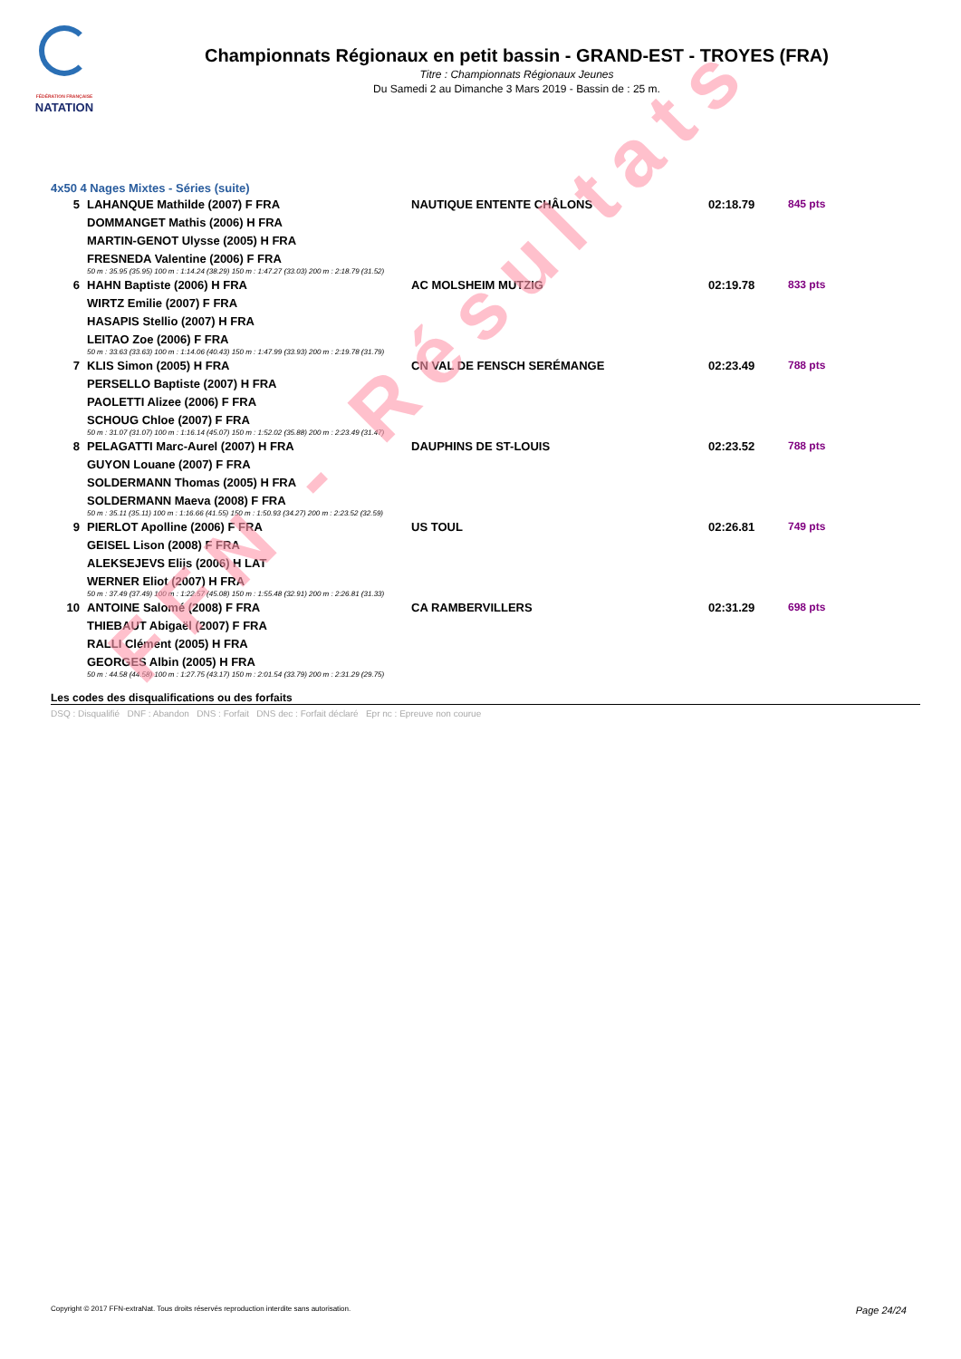FÉDÉRATION FRANÇAISE
NATATION
Championnats Régionaux en petit bassin - GRAND-EST - TROYES (FRA)
Titre : Championnats Régionaux Jeunes
Du Samedi 2 au Dimanche 3 Mars 2019 - Bassin de : 25 m.
FFN - Résultats
4x50 4 Nages Mixtes - Séries (suite)
| 5 | LAHANQUE Mathilde (2007) F FRA | NAUTIQUE ENTENTE CHÂLONS | 02:18.79 | 845 pts |
| | DOMMANGET Mathis (2006) H FRA | | | |
| | MARTIN-GENOT Ulysse (2005) H FRA | | | |
| | FRESNEDA Valentine (2006) F FRA | | | |
| | 50 m : 35.95 (35.95) 100 m : 1:14.24 (38.29) 150 m : 1:47.27 (33.03) 200 m : 2:18.79 (31.52) | | | |
| 6 | HAHN Baptiste (2006) H FRA | AC MOLSHEIM MUTZIG | 02:19.78 | 833 pts |
| | WIRTZ Emilie (2007) F FRA | | | |
| | HASAPIS Stellio (2007) H FRA | | | |
| | LEITAO Zoe (2006) F FRA | | | |
| | 50 m : 33.63 (33.63) 100 m : 1:14.06 (40.43) 150 m : 1:47.99 (33.93) 200 m : 2:19.78 (31.79) | | | |
| 7 | KLIS Simon (2005) H FRA | CN VAL DE FENSCH SERÉMANGE | 02:23.49 | 788 pts |
| | PERSELLO Baptiste (2007) H FRA | | | |
| | PAOLETTI Alizee (2006) F FRA | | | |
| | SCHOUG Chloe (2007) F FRA | | | |
| | 50 m : 31.07 (31.07) 100 m : 1:16.14 (45.07) 150 m : 1:52.02 (35.88) 200 m : 2:23.49 (31.47) | | | |
| 8 | PELAGATTI Marc-Aurel (2007) H FRA | DAUPHINS DE ST-LOUIS | 02:23.52 | 788 pts |
| | GUYON Louane (2007) F FRA | | | |
| | SOLDERMANN Thomas (2005) H FRA | | | |
| | SOLDERMANN Maeva (2008) F FRA | | | |
| | 50 m : 35.11 (35.11) 100 m : 1:16.66 (41.55) 150 m : 1:50.93 (34.27) 200 m : 2:23.52 (32.59) | | | |
| 9 | PIERLOT Apolline (2006) F FRA | US TOUL | 02:26.81 | 749 pts |
| | GEISEL Lison (2008) F FRA | | | |
| | ALEKSEJEVS Elijs (2006) H LAT | | | |
| | WERNER Eliot (2007) H FRA | | | |
| | 50 m : 37.49 (37.49) 100 m : 1:22.57 (45.08) 150 m : 1:55.48 (32.91) 200 m : 2:26.81 (31.33) | | | |
| 10 | ANTOINE Salomé (2008) F FRA | CA RAMBERVILLERS | 02:31.29 | 698 pts |
| | THIEBAUT Abigaël (2007) F FRA | | | |
| | RALLI Clément (2005) H FRA | | | |
| | GEORGES Albin (2005) H FRA | | | |
| | 50 m : 44.58 (44.58) 100 m : 1:27.75 (43.17) 150 m : 2:01.54 (33.79) 200 m : 2:31.29 (29.75) | | | |
Les codes des disqualifications ou des forfaits
DSQ : Disqualifié DNF : Abandon DNS : Forfait DNS dec : Forfait déclaré Epr nc : Epreuve non courue
Copyright © 2017 FFN-extraNat. Tous droits réservés reproduction interdite sans autorisation. Page 24/24